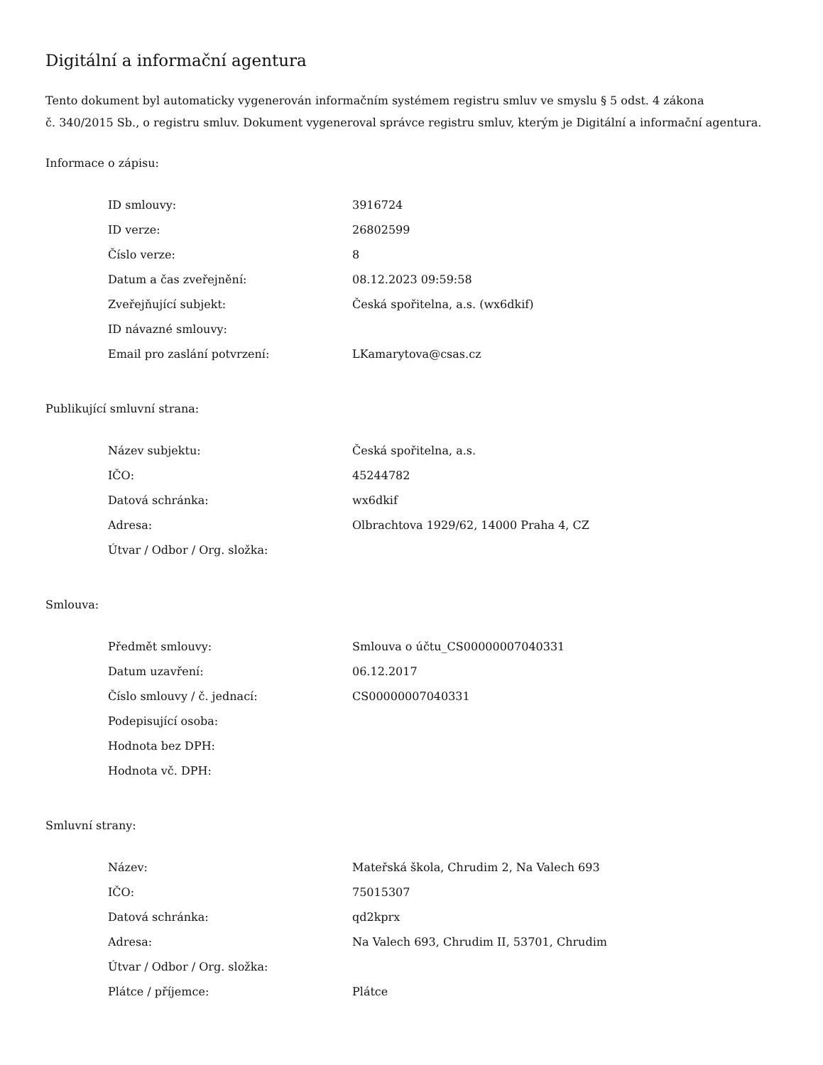Digitální a informační agentura
Tento dokument byl automaticky vygenerován informačním systémem registru smluv ve smyslu § 5 odst. 4 zákona
č. 340/2015 Sb., o registru smluv. Dokument vygeneroval správce registru smluv, kterým je Digitální a informační agentura.
Informace o zápisu:
| ID smlouvy: | 3916724 |
| ID verze: | 26802599 |
| Číslo verze: | 8 |
| Datum a čas zveřejnění: | 08.12.2023 09:59:58 |
| Zveřejňující subjekt: | Česká spořitelna, a.s. (wx6dkif) |
| ID návazné smlouvy: | |
| Email pro zaslání potvrzení: | LKamarytova@csas.cz |
Publikující smluvní strana:
| Název subjektu: | Česká spořitelna, a.s. |
| IČO: | 45244782 |
| Datová schránka: | wx6dkif |
| Adresa: | Olbrachtova 1929/62, 14000 Praha 4, CZ |
| Útvar / Odbor / Org. složka: | |
Smlouva:
| Předmět smlouvy: | Smlouva o účtu_CS00000007040331 |
| Datum uzavření: | 06.12.2017 |
| Číslo smlouvy / č. jednací: | CS00000007040331 |
| Podepisující osoba: | |
| Hodnota bez DPH: | |
| Hodnota vč. DPH: | |
Smluvní strany:
| Název: | Mateřská škola, Chrudim 2, Na Valech 693 |
| IČO: | 75015307 |
| Datová schránka: | qd2kprx |
| Adresa: | Na Valech 693, Chrudim II, 53701, Chrudim |
| Útvar / Odbor / Org. složka: | |
| Plátce / příjemce: | Plátce |